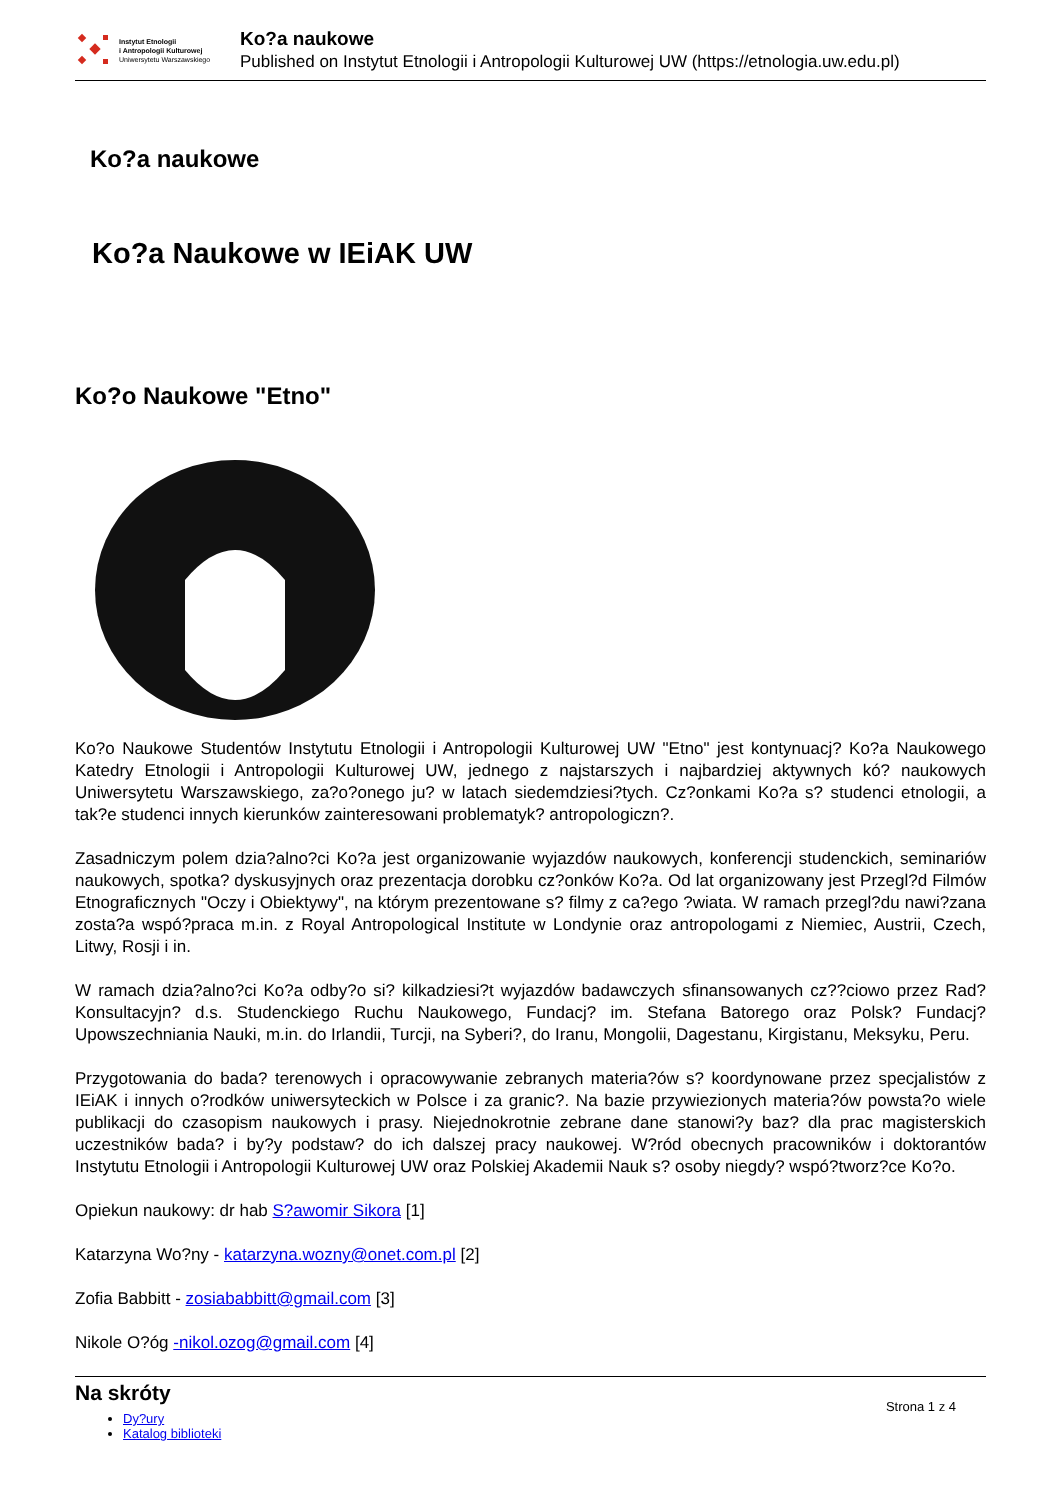Instytut Etnologii
i Antropologii Kulturowej
Uniwersytetu Warszawskiego
Ko?a naukowe
Published on Instytut Etnologii i Antropologii Kulturowej UW (https://etnologia.uw.edu.pl)
Ko?a naukowe
Ko?a Naukowe w IEiAK UW
Ko?o Naukowe "Etno"
Ko?o Naukowe Studentów Instytutu Etnologii i Antropologii Kulturowej UW "Etno" jest kontynuacj? Ko?a Naukowego Katedry Etnologii i Antropologii Kulturowej UW, jednego z najstarszych i najbardziej aktywnych kó? naukowych Uniwersytetu Warszawskiego, za?o?onego ju? w latach siedemdziesi?tych. Cz?onkami Ko?a s? studenci etnologii, a tak?e studenci innych kierunków zainteresowani problematyk? antropologiczn?.
Zasadniczym polem dzia?alno?ci Ko?a jest organizowanie wyjazdów naukowych, konferencji studenckich, seminariów naukowych, spotka? dyskusyjnych oraz prezentacja dorobku cz?onków Ko?a. Od lat organizowany jest Przegl?d Filmów Etnograficznych "Oczy i Obiektywy", na którym prezentowane s? filmy z ca?ego ?wiata. W ramach przegl?du nawi?zana zosta?a wspó?praca m.in. z Royal Antropological Institute w Londynie oraz antropologami z Niemiec, Austrii, Czech, Litwy, Rosji i in.
W ramach dzia?alno?ci Ko?a odby?o si? kilkadziesi?t wyjazdów badawczych sfinansowanych cz??ciowo przez Rad? Konsultacyjn? d.s. Studenckiego Ruchu Naukowego, Fundacj? im. Stefana Batorego oraz Polsk? Fundacj? Upowszechniania Nauki, m.in. do Irlandii, Turcji, na Syberi?, do Iranu, Mongolii, Dagestanu, Kirgistanu, Meksyku, Peru.
Przygotowania do bada? terenowych i opracowywanie zebranych materia?ów s? koordynowane przez specjalistów z IEiAK i innych o?rodków uniwersyteckich w Polsce i za granic?. Na bazie przywiezionych materia?ów powsta?o wiele publikacji do czasopism naukowych i prasy. Niejednokrotnie zebrane dane stanowi?y baz? dla prac magisterskich uczestników bada? i by?y podstaw? do ich dalszej pracy naukowej. W?ród obecnych pracowników i doktorantów Instytutu Etnologii i Antropologii Kulturowej UW oraz Polskiej Akademii Nauk s? osoby niegdy? wspó?tworz?ce Ko?o.
Opiekun naukowy: dr hab S?awomir Sikora [1]
Katarzyna Wo?ny - katarzyna.wozny@onet.com.pl [2]
Zofia Babbitt - zosiababbitt@gmail.com [3]
Nikole O?óg -nikol.ozog@gmail.com [4]
Na skróty
Dy?ury
Katalog biblioteki
Strona 1 z 4